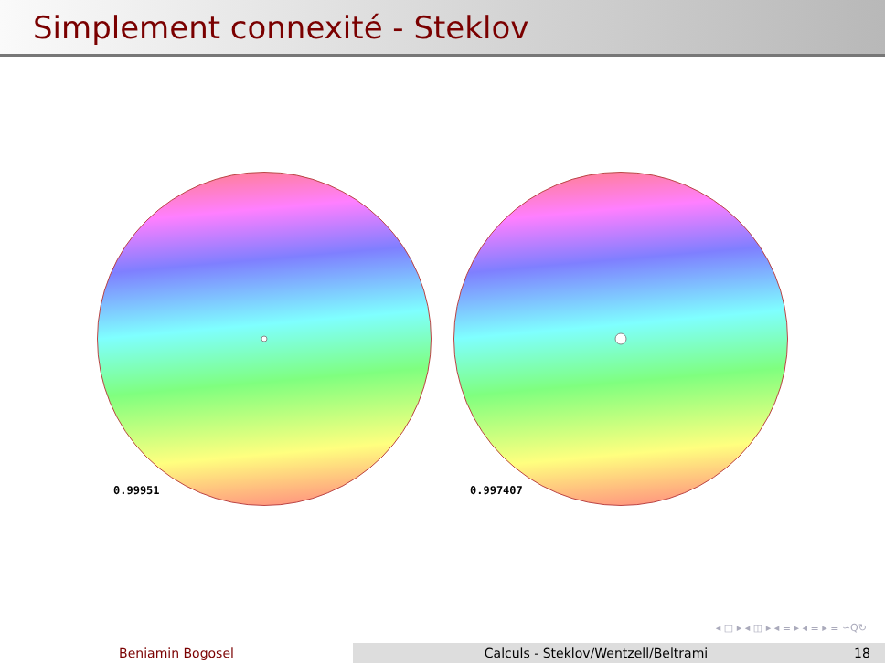Simplement connexité - Steklov
0.99951
0.997407
◂ □ ▸ ◂ ◫ ▸ ◂ ≡ ▸ ◂ ≡ ▸ ≡ ∽Q↻
Beniamin Bogosel Calculs - Steklov/Wentzell/Beltrami 18